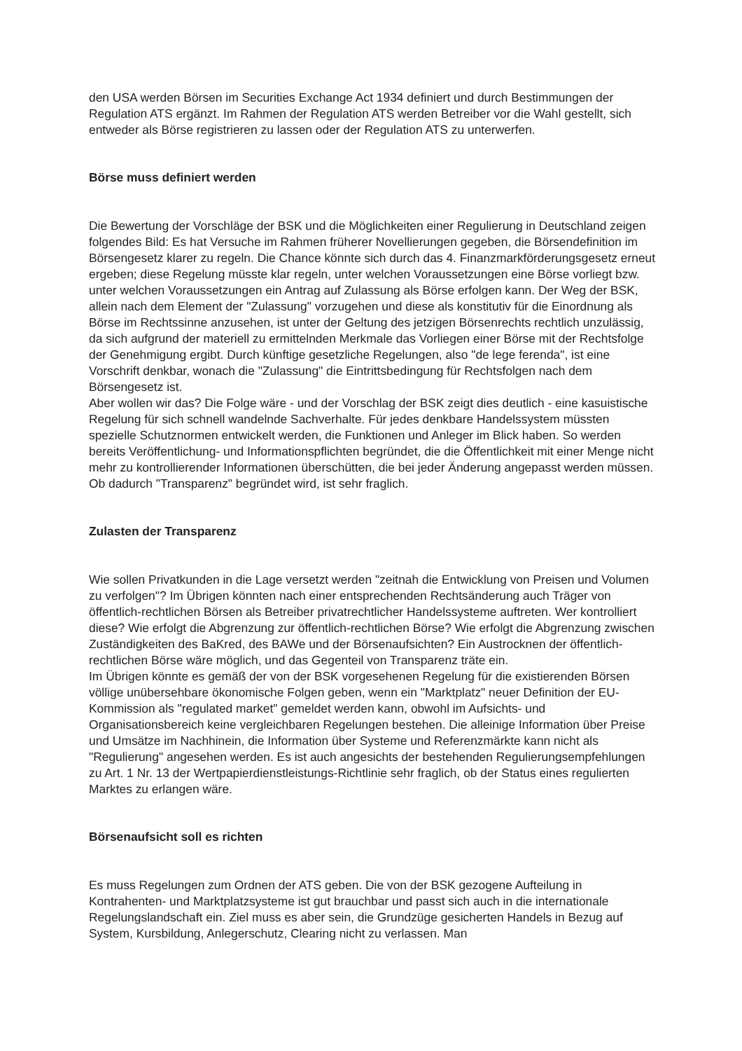den USA werden Börsen im Securities Exchange Act 1934 definiert und durch Bestimmungen der Regulation ATS ergänzt. Im Rahmen der Regulation ATS werden Betreiber vor die Wahl gestellt, sich entweder als Börse registrieren zu lassen oder der Regulation ATS zu unterwerfen.
Börse muss definiert werden
Die Bewertung der Vorschläge der BSK und die Möglichkeiten einer Regulierung in Deutschland zeigen folgendes Bild: Es hat Versuche im Rahmen früherer Novellierungen gegeben, die Börsendefinition im Börsengesetz klarer zu regeln. Die Chance könnte sich durch das 4. Finanzmarkförderungsgesetz erneut ergeben; diese Regelung müsste klar regeln, unter welchen Voraussetzungen eine Börse vorliegt bzw. unter welchen Voraussetzungen ein Antrag auf Zulassung als Börse erfolgen kann. Der Weg der BSK, allein nach dem Element der "Zulassung" vorzugehen und diese als konstitutiv für die Einordnung als Börse im Rechtssinne anzusehen, ist unter der Geltung des jetzigen Börsenrechts rechtlich unzulässig, da sich aufgrund der materiell zu ermittelnden Merkmale das Vorliegen einer Börse mit der Rechtsfolge der Genehmigung ergibt. Durch künftige gesetzliche Regelungen, also "de lege ferenda", ist eine Vorschrift denkbar, wonach die "Zulassung" die Eintrittsbedingung für Rechtsfolgen nach dem Börsengesetz ist.
Aber wollen wir das? Die Folge wäre - und der Vorschlag der BSK zeigt dies deutlich - eine kasuistische Regelung für sich schnell wandelnde Sachverhalte. Für jedes denkbare Handelssystem müssten spezielle Schutznormen entwickelt werden, die Funktionen und Anleger im Blick haben. So werden bereits Veröffentlichung- und Informationspflichten begründet, die die Öffentlichkeit mit einer Menge nicht mehr zu kontrollierender Informationen überschütten, die bei jeder Änderung angepasst werden müssen. Ob dadurch "Transparenz" begründet wird, ist sehr fraglich.
Zulasten der Transparenz
Wie sollen Privatkunden in die Lage versetzt werden "zeitnah die Entwicklung von Preisen und Volumen zu verfolgen"? Im Übrigen könnten nach einer entsprechenden Rechtsänderung auch Träger von öffentlich-rechtlichen Börsen als Betreiber privatrechtlicher Handelssysteme auftreten. Wer kontrolliert diese? Wie erfolgt die Abgrenzung zur öffentlich-rechtlichen Börse? Wie erfolgt die Abgrenzung zwischen Zuständigkeiten des BaKred, des BAWe und der Börsenaufsichten? Ein Austrocknen der öffentlich-rechtlichen Börse wäre möglich, und das Gegenteil von Transparenz träte ein.
Im Übrigen könnte es gemäß der von der BSK vorgesehenen Regelung für die existierenden Börsen völlige unübersehbare ökonomische Folgen geben, wenn ein "Marktplatz" neuer Definition der EU-Kommission als "regulated market" gemeldet werden kann, obwohl im Aufsichts- und Organisationsbereich keine vergleichbaren Regelungen bestehen. Die alleinige Information über Preise und Umsätze im Nachhinein, die Information über Systeme und Referenzmärkte kann nicht als "Regulierung" angesehen werden. Es ist auch angesichts der bestehenden Regulierungsempfehlungen zu Art. 1 Nr. 13 der Wertpapierdienstleistungs-Richtlinie sehr fraglich, ob der Status eines regulierten Marktes zu erlangen wäre.
Börsenaufsicht soll es richten
Es muss Regelungen zum Ordnen der ATS geben. Die von der BSK gezogene Aufteilung in Kontrahenten- und Marktplatzsysteme ist gut brauchbar und passt sich auch in die internationale Regelungslandschaft ein. Ziel muss es aber sein, die Grundzüge gesicherten Handels in Bezug auf System, Kursbildung, Anlegerschutz, Clearing nicht zu verlassen. Man